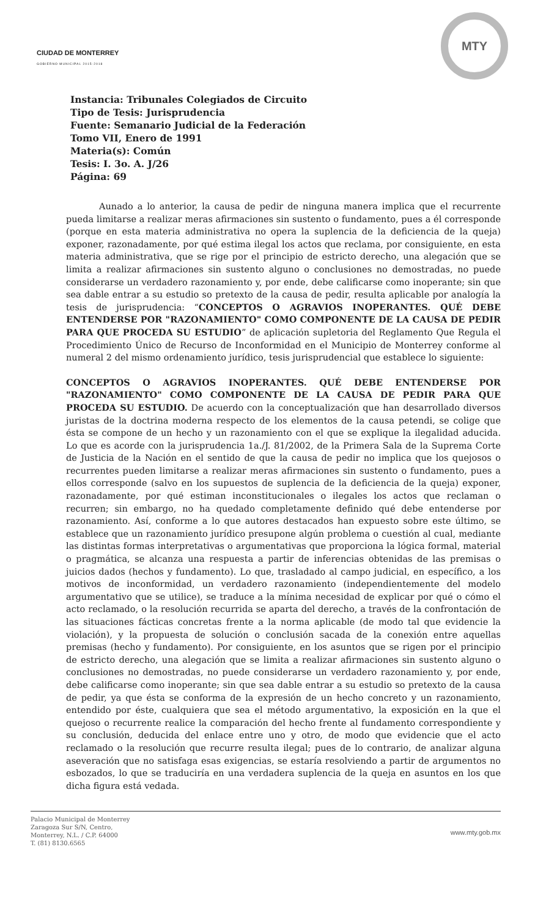CIUDAD DE MONTERREY
GOBIERNO MUNICIPAL 2015-2018
MTY
Instancia: Tribunales Colegiados de Circuito
Tipo de Tesis: Jurisprudencia
Fuente: Semanario Judicial de la Federación
Tomo VII, Enero de 1991
Materia(s): Común
Tesis: I. 3o. A. J/26
Página: 69
Aunado a lo anterior, la causa de pedir de ninguna manera implica que el recurrente pueda limitarse a realizar meras afirmaciones sin sustento o fundamento, pues a él corresponde (porque en esta materia administrativa no opera la suplencia de la deficiencia de la queja) exponer, razonadamente, por qué estima ilegal los actos que reclama, por consiguiente, en esta materia administrativa, que se rige por el principio de estricto derecho, una alegación que se limita a realizar afirmaciones sin sustento alguno o conclusiones no demostradas, no puede considerarse un verdadero razonamiento y, por ende, debe calificarse como inoperante; sin que sea dable entrar a su estudio so pretexto de la causa de pedir, resulta aplicable por analogía la tesis de jurisprudencia: “CONCEPTOS O AGRAVIOS INOPERANTES. QUÉ DEBE ENTENDERSE POR "RAZONAMIENTO" COMO COMPONENTE DE LA CAUSA DE PEDIR PARA QUE PROCEDA SU ESTUDIO” de aplicación supletoria del Reglamento Que Regula el Procedimiento Único de Recurso de Inconformidad en el Municipio de Monterrey conforme al numeral 2 del mismo ordenamiento jurídico, tesis jurisprudencial que establece lo siguiente:
CONCEPTOS O AGRAVIOS INOPERANTES. QUÉ DEBE ENTENDERSE POR "RAZONAMIENTO" COMO COMPONENTE DE LA CAUSA DE PEDIR PARA QUE PROCEDA SU ESTUDIO. De acuerdo con la conceptualización que han desarrollado diversos juristas de la doctrina moderna respecto de los elementos de la causa petendi, se colige que ésta se compone de un hecho y un razonamiento con el que se explique la ilegalidad aducida. Lo que es acorde con la jurisprudencia 1a./J. 81/2002, de la Primera Sala de la Suprema Corte de Justicia de la Nación en el sentido de que la causa de pedir no implica que los quejosos o recurrentes pueden limitarse a realizar meras afirmaciones sin sustento o fundamento, pues a ellos corresponde (salvo en los supuestos de suplencia de la deficiencia de la queja) exponer, razonadamente, por qué estiman inconstitucionales o ilegales los actos que reclaman o recurren; sin embargo, no ha quedado completamente definido qué debe entenderse por razonamiento. Así, conforme a lo que autores destacados han expuesto sobre este último, se establece que un razonamiento jurídico presupone algún problema o cuestión al cual, mediante las distintas formas interpretativas o argumentativas que proporciona la lógica formal, material o pragmática, se alcanza una respuesta a partir de inferencias obtenidas de las premisas o juicios dados (hechos y fundamento). Lo que, trasladado al campo judicial, en específico, a los motivos de inconformidad, un verdadero razonamiento (independientemente del modelo argumentativo que se utilice), se traduce a la mínima necesidad de explicar por qué o cómo el acto reclamado, o la resolución recurrida se aparta del derecho, a través de la confrontación de las situaciones fácticas concretas frente a la norma aplicable (de modo tal que evidencie la violación), y la propuesta de solución o conclusión sacada de la conexión entre aquellas premisas (hecho y fundamento). Por consiguiente, en los asuntos que se rigen por el principio de estricto derecho, una alegación que se limita a realizar afirmaciones sin sustento alguno o conclusiones no demostradas, no puede considerarse un verdadero razonamiento y, por ende, debe calificarse como inoperante; sin que sea dable entrar a su estudio so pretexto de la causa de pedir, ya que ésta se conforma de la expresión de un hecho concreto y un razonamiento, entendido por éste, cualquiera que sea el método argumentativo, la exposición en la que el quejoso o recurrente realice la comparación del hecho frente al fundamento correspondiente y su conclusión, deducida del enlace entre uno y otro, de modo que evidencie que el acto reclamado o la resolución que recurre resulta ilegal; pues de lo contrario, de analizar alguna aseveración que no satisfaga esas exigencias, se estaría resolviendo a partir de argumentos no esbozados, lo que se traduciría en una verdadera suplencia de la queja en asuntos en los que dicha figura está vedada.
Palacio Municipal de Monterrey
Zaragoza Sur S/N, Centro,
Monterrey, N.L. / C.P. 64000
T. (81) 8130.6565
www.mty.gob.mx